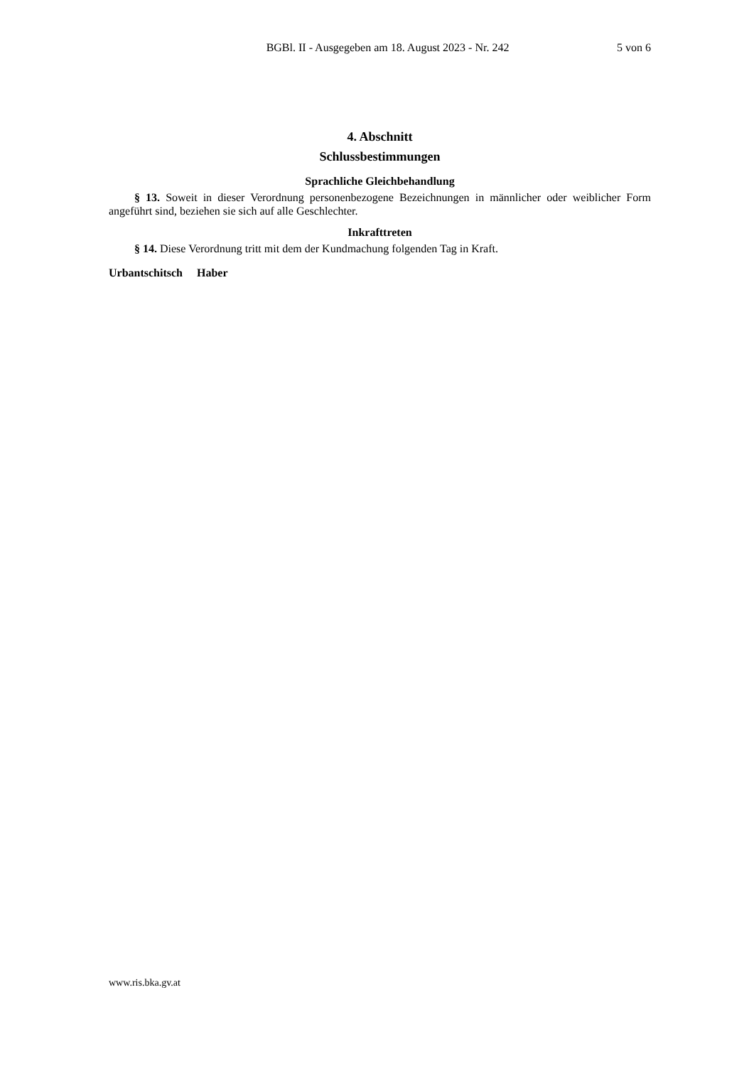BGBl. II - Ausgegeben am 18. August 2023 - Nr. 242 5 von 6
4. Abschnitt
Schlussbestimmungen
Sprachliche Gleichbehandlung
§ 13. Soweit in dieser Verordnung personenbezogene Bezeichnungen in männlicher oder weiblicher Form angeführt sind, beziehen sie sich auf alle Geschlechter.
Inkrafttreten
§ 14. Diese Verordnung tritt mit dem der Kundmachung folgenden Tag in Kraft.
Urbantschitsch Haber
www.ris.bka.gv.at